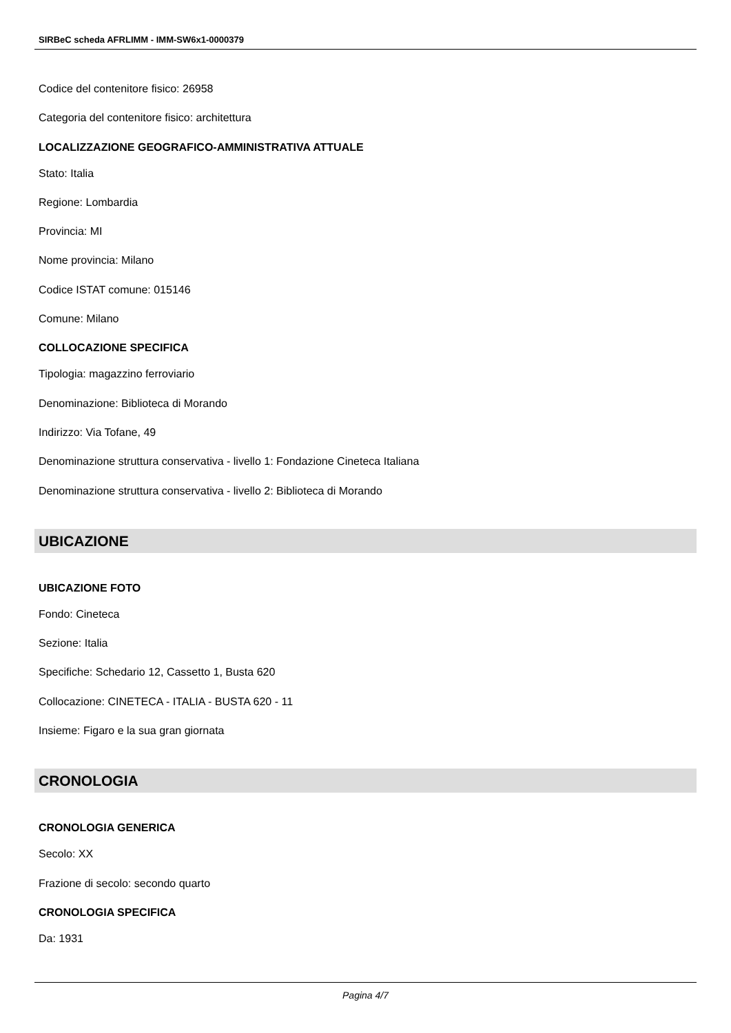SIRBeC scheda AFRLIMM - IMM-SW6x1-0000379
Codice del contenitore fisico: 26958
Categoria del contenitore fisico: architettura
LOCALIZZAZIONE GEOGRAFICO-AMMINISTRATIVA ATTUALE
Stato: Italia
Regione: Lombardia
Provincia: MI
Nome provincia: Milano
Codice ISTAT comune: 015146
Comune: Milano
COLLOCAZIONE SPECIFICA
Tipologia: magazzino ferroviario
Denominazione: Biblioteca di Morando
Indirizzo: Via Tofane, 49
Denominazione struttura conservativa - livello 1: Fondazione Cineteca Italiana
Denominazione struttura conservativa - livello 2: Biblioteca di Morando
UBICAZIONE
UBICAZIONE FOTO
Fondo: Cineteca
Sezione: Italia
Specifiche: Schedario 12, Cassetto 1, Busta 620
Collocazione: CINETECA - ITALIA - BUSTA 620 - 11
Insieme: Figaro e la sua gran giornata
CRONOLOGIA
CRONOLOGIA GENERICA
Secolo: XX
Frazione di secolo: secondo quarto
CRONOLOGIA SPECIFICA
Da: 1931
Pagina 4/7